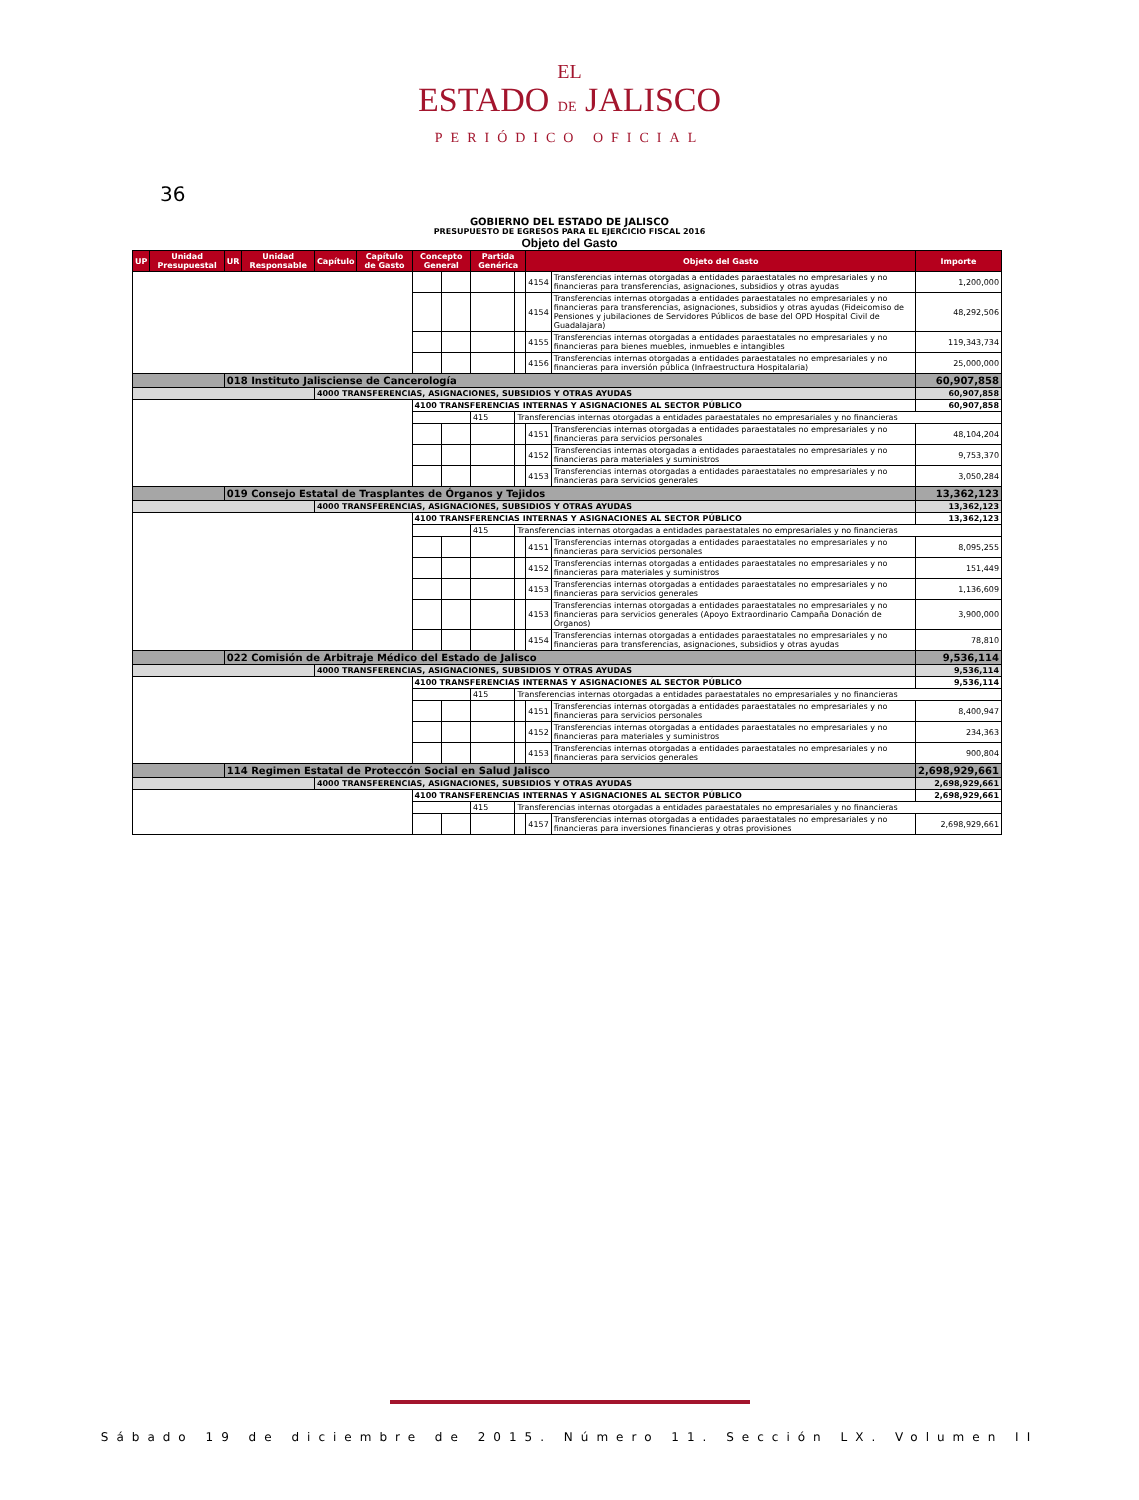EL
ESTADO DE JALISCO
PERIÓDICO OFICIAL
36
GOBIERNO DEL ESTADO DE JALISCO
PRESUPUESTO DE EGRESOS PARA EL EJERCICIO FISCAL 2016
Objeto del Gasto
| UP | Unidad Presupuestal | UR | Unidad Responsable | Capítulo | Capítulo de Gasto | Concepto General | | Partida Genérica | | Objeto del Gasto | | Importe |
| --- | --- | --- | --- | --- | --- | --- | --- | --- | --- | --- | --- | --- |
| | | | | | | | | | | 4154 | Transferencias internas otorgadas a entidades paraestatales no empresariales y no financieras para transferencias, asignaciones, subsidios y otras ayudas | 1,200,000 |
| | | | | | | | | | | 4154 | Transferencias internas otorgadas a entidades paraestatales no empresariales y no financieras para transferencias, asignaciones, subsidios y otras ayudas (Fideicomiso de Pensiones y jubilaciones de Servidores Públicos de base del OPD Hospital Civil de Guadalajara) | 48,292,506 |
| | | | | | | | | | | 4155 | Transferencias internas otorgadas a entidades paraestatales no empresariales y no financieras para bienes muebles, inmuebles e intangibles | 119,343,734 |
| | | | | | | | | | | 4156 | Transferencias internas otorgadas a entidades paraestatales no empresariales y no financieras para inversión pública (Infraestructura Hospitalaria) | 25,000,000 |
| | | 018 Instituto Jalisciense de Cancerología | | | | | | | | | | 60,907,858 |
| | | | | 4000 TRANSFERENCIAS, ASIGNACIONES, SUBSIDIOS Y OTRAS AYUDAS | | | | | | | | 60,907,858 |
| | | | | | | 4100 TRANSFERENCIAS INTERNAS Y ASIGNACIONES AL SECTOR PÚBLICO | | | | | | 60,907,858 |
| | | | | | | | | 415 | Transferencias internas otorgadas a entidades paraestatales no empresariales y no financieras | | | |
| | | | | | | | | | | 4151 | Transferencias internas otorgadas a entidades paraestatales no empresariales y no financieras para servicios personales | 48,104,204 |
| | | | | | | | | | | 4152 | Transferencias internas otorgadas a entidades paraestatales no empresariales y no financieras para materiales y suministros | 9,753,370 |
| | | | | | | | | | | 4153 | Transferencias internas otorgadas a entidades paraestatales no empresariales y no financieras para servicios generales | 3,050,284 |
| | | 019 Consejo Estatal de Trasplantes de Órganos y Tejidos | | | | | | | | | | 13,362,123 |
| | | | | 4000 TRANSFERENCIAS, ASIGNACIONES, SUBSIDIOS Y OTRAS AYUDAS | | | | | | | | 13,362,123 |
| | | | | | | 4100 TRANSFERENCIAS INTERNAS Y ASIGNACIONES AL SECTOR PÚBLICO | | | | | | 13,362,123 |
| | | | | | | | | 415 | Transferencias internas otorgadas a entidades paraestatales no empresariales y no financieras | | | |
| | | | | | | | | | | 4151 | Transferencias internas otorgadas a entidades paraestatales no empresariales y no financieras para servicios personales | 8,095,255 |
| | | | | | | | | | | 4152 | Transferencias internas otorgadas a entidades paraestatales no empresariales y no financieras para materiales y suministros | 151,449 |
| | | | | | | | | | | 4153 | Transferencias internas otorgadas a entidades paraestatales no empresariales y no financieras para servicios generales | 1,136,609 |
| | | | | | | | | | | 4153 | Transferencias internas otorgadas a entidades paraestatales no empresariales y no financieras para servicios generales (Apoyo Extraordinario Campaña Donación de Órganos) | 3,900,000 |
| | | | | | | | | | | 4154 | Transferencias internas otorgadas a entidades paraestatales no empresariales y no financieras para transferencias, asignaciones, subsidios y otras ayudas | 78,810 |
| | | 022 Comisión de Arbitraje Médico del Estado de Jalisco | | | | | | | | | | 9,536,114 |
| | | | | 4000 TRANSFERENCIAS, ASIGNACIONES, SUBSIDIOS Y OTRAS AYUDAS | | | | | | | | 9,536,114 |
| | | | | | | 4100 TRANSFERENCIAS INTERNAS Y ASIGNACIONES AL SECTOR PÚBLICO | | | | | | 9,536,114 |
| | | | | | | | | 415 | Transferencias internas otorgadas a entidades paraestatales no empresariales y no financieras | | | |
| | | | | | | | | | | 4151 | Transferencias internas otorgadas a entidades paraestatales no empresariales y no financieras para servicios personales | 8,400,947 |
| | | | | | | | | | | 4152 | Transferencias internas otorgadas a entidades paraestatales no empresariales y no financieras para materiales y suministros | 234,363 |
| | | | | | | | | | | 4153 | Transferencias internas otorgadas a entidades paraestatales no empresariales y no financieras para servicios generales | 900,804 |
| | | 114 Regimen Estatal de Proteccón Social en Salud Jalisco | | | | | | | | | | 2,698,929,661 |
| | | | | 4000 TRANSFERENCIAS, ASIGNACIONES, SUBSIDIOS Y OTRAS AYUDAS | | | | | | | | 2,698,929,661 |
| | | | | | | 4100 TRANSFERENCIAS INTERNAS Y ASIGNACIONES AL SECTOR PÚBLICO | | | | | | 2,698,929,661 |
| | | | | | | | | 415 | Transferencias internas otorgadas a entidades paraestatales no empresariales y no financieras | | | |
| | | | | | | | | | | 4157 | Transferencias internas otorgadas a entidades paraestatales no empresariales y no financieras para inversiones financieras y otras provisiones | 2,698,929,661 |
Sábado 19 de diciembre de 2015. Número 11. Sección LX. Volumen II